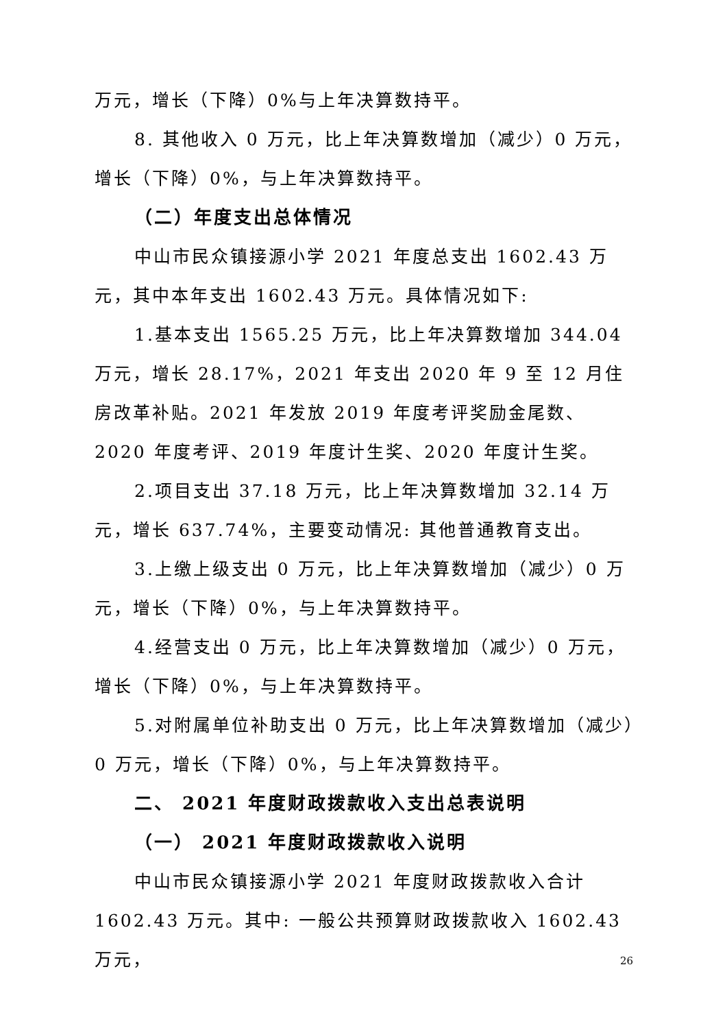万元，增长（下降）0%与上年决算数持平。
8. 其他收入 0 万元，比上年决算数增加（减少）0 万元，增长（下降）0%，与上年决算数持平。
（二）年度支出总体情况
中山市民众镇接源小学 2021 年度总支出 1602.43 万元，其中本年支出 1602.43 万元。具体情况如下:
1.基本支出 1565.25 万元，比上年决算数增加 344.04 万元，增长 28.17%，2021 年支出 2020 年 9 至 12 月住房改革补贴。2021 年发放 2019 年度考评奖励金尾数、2020 年度考评、2019 年度计生奖、2020 年度计生奖。
2.项目支出 37.18 万元，比上年决算数增加 32.14 万元，增长 637.74%，主要变动情况: 其他普通教育支出。
3.上缴上级支出 0 万元，比上年决算数增加（减少）0 万元，增长（下降）0%，与上年决算数持平。
4.经营支出 0 万元，比上年决算数增加（减少）0 万元，增长（下降）0%，与上年决算数持平。
5.对附属单位补助支出 0 万元，比上年决算数增加（减少）0 万元，增长（下降）0%，与上年决算数持平。
二、 2021 年度财政拨款收入支出总表说明
（一） 2021 年度财政拨款收入说明
中山市民众镇接源小学 2021 年度财政拨款收入合计 1602.43 万元。其中: 一般公共预算财政拨款收入 1602.43 万元，
26